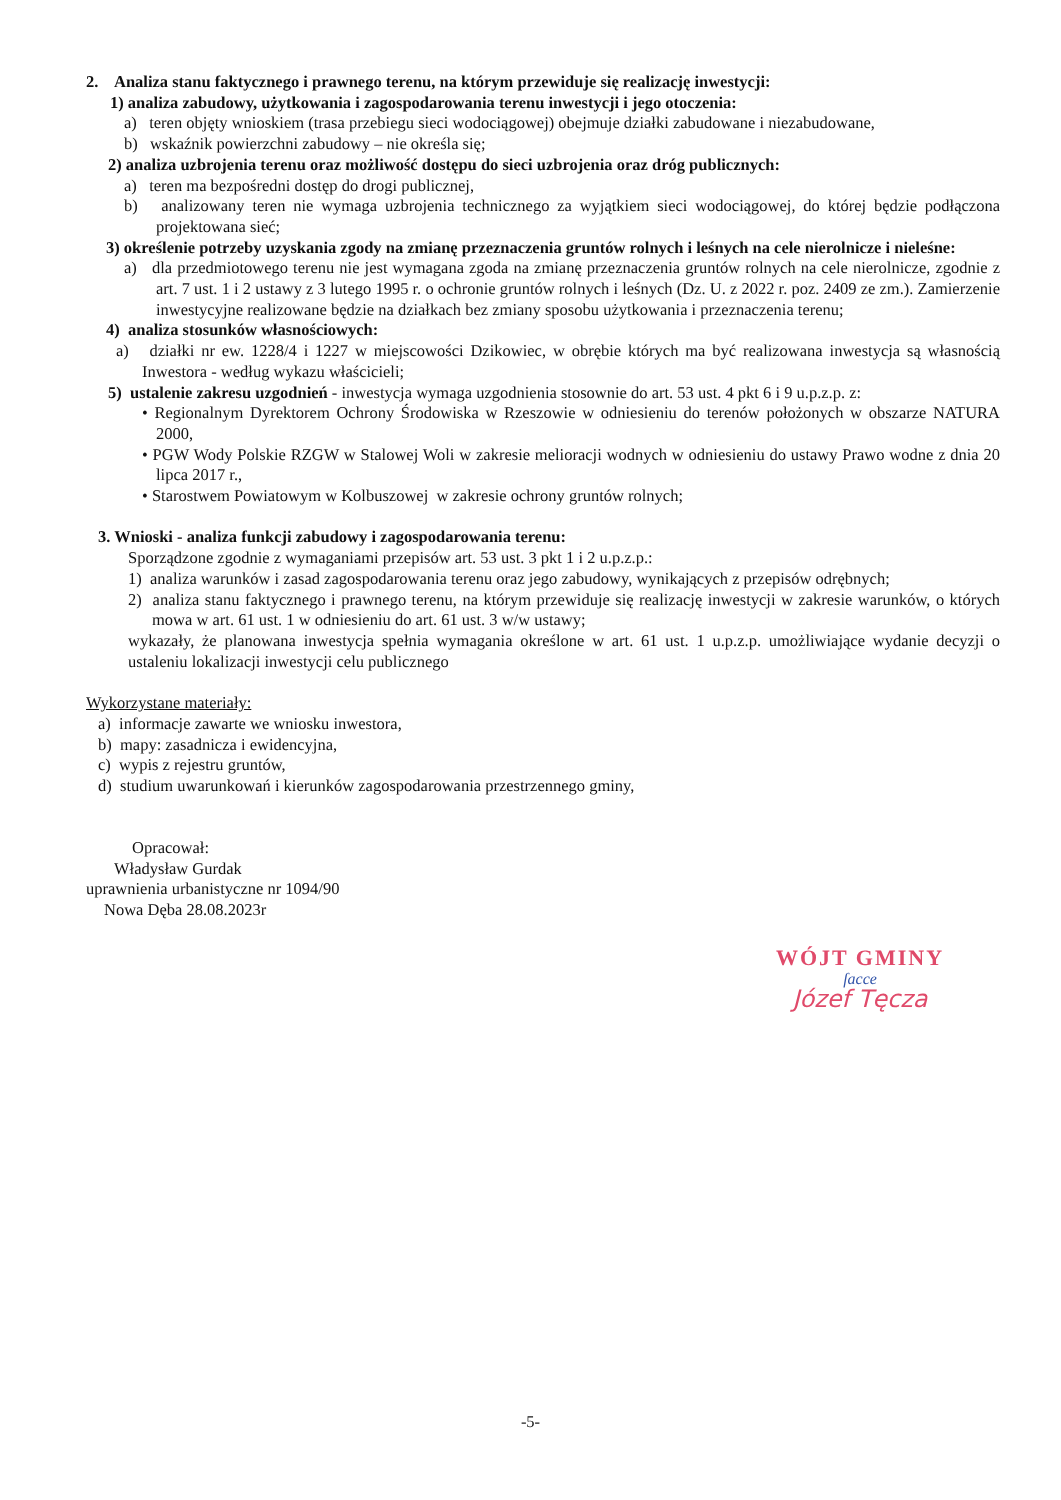2. Analiza stanu faktycznego i prawnego terenu, na którym przewiduje się realizację inwestycji:
1) analiza zabudowy, użytkowania i zagospodarowania terenu inwestycji i jego otoczenia:
a) teren objęty wnioskiem (trasa przebiegu sieci wodociągowej) obejmuje działki zabudowane i niezabudowane,
b) wskaźnik powierzchni zabudowy – nie określa się;
2) analiza uzbrojenia terenu oraz możliwość dostępu do sieci uzbrojenia oraz dróg publicznych:
a) teren ma bezpośredni dostęp do drogi publicznej,
b) analizowany teren nie wymaga uzbrojenia technicznego za wyjątkiem sieci wodociągowej, do której będzie podłączona projektowana sieć;
3) określenie potrzeby uzyskania zgody na zmianę przeznaczenia gruntów rolnych i leśnych na cele nierolnicze i nieleśne:
a) dla przedmiotowego terenu nie jest wymagana zgoda na zmianę przeznaczenia gruntów rolnych na cele nierolnicze, zgodnie z art. 7 ust. 1 i 2 ustawy z 3 lutego 1995 r. o ochronie gruntów rolnych i leśnych (Dz. U. z 2022 r. poz. 2409 ze zm.). Zamierzenie inwestycyjne realizowane będzie na działkach bez zmiany sposobu użytkowania i przeznaczenia terenu;
4) analiza stosunków własnościowych:
a) działki nr ew. 1228/4 i 1227 w miejscowości Dzikowiec, w obrębie których ma być realizowana inwestycja są własnością Inwestora - według wykazu właścicieli;
5) ustalenie zakresu uzgodnień - inwestycja wymaga uzgodnienia stosownie do art. 53 ust. 4 pkt 6 i 9 u.p.z.p. z:
• Regionalnym Dyrektorem Ochrony Środowiska w Rzeszowie w odniesieniu do terenów położonych w obszarze NATURA 2000,
• PGW Wody Polskie RZGW w Stalowej Woli w zakresie melioracji wodnych w odniesieniu do ustawy Prawo wodne z dnia 20 lipca 2017 r.,
• Starostwem Powiatowym w Kolbuszowej w zakresie ochrony gruntów rolnych;
3. Wnioski - analiza funkcji zabudowy i zagospodarowania terenu:
Sporządzone zgodnie z wymaganiami przepisów art. 53 ust. 3 pkt 1 i 2 u.p.z.p.:
1) analiza warunków i zasad zagospodarowania terenu oraz jego zabudowy, wynikających z przepisów odrębnych;
2) analiza stanu faktycznego i prawnego terenu, na którym przewiduje się realizację inwestycji w zakresie warunków, o których mowa w art. 61 ust. 1 w odniesieniu do art. 61 ust. 3 w/w ustawy;
wykazały, że planowana inwestycja spełnia wymagania określone w art. 61 ust. 1 u.p.z.p. umożliwiające wydanie decyzji o ustaleniu lokalizacji inwestycji celu publicznego
Wykorzystane materiały:
a) informacje zawarte we wniosku inwestora,
b) mapy: zasadnicza i ewidencyjna,
c) wypis z rejestru gruntów,
d) studium uwarunkowań i kierunków zagospodarowania przestrzennego gminy,
Opracował:
Władysław Gurdak
uprawnienia urbanistyczne nr 1094/90
Nowa Dęba 28.08.2023r
WÓJT GMINY
ſacce
Józef Tęcza
-5-